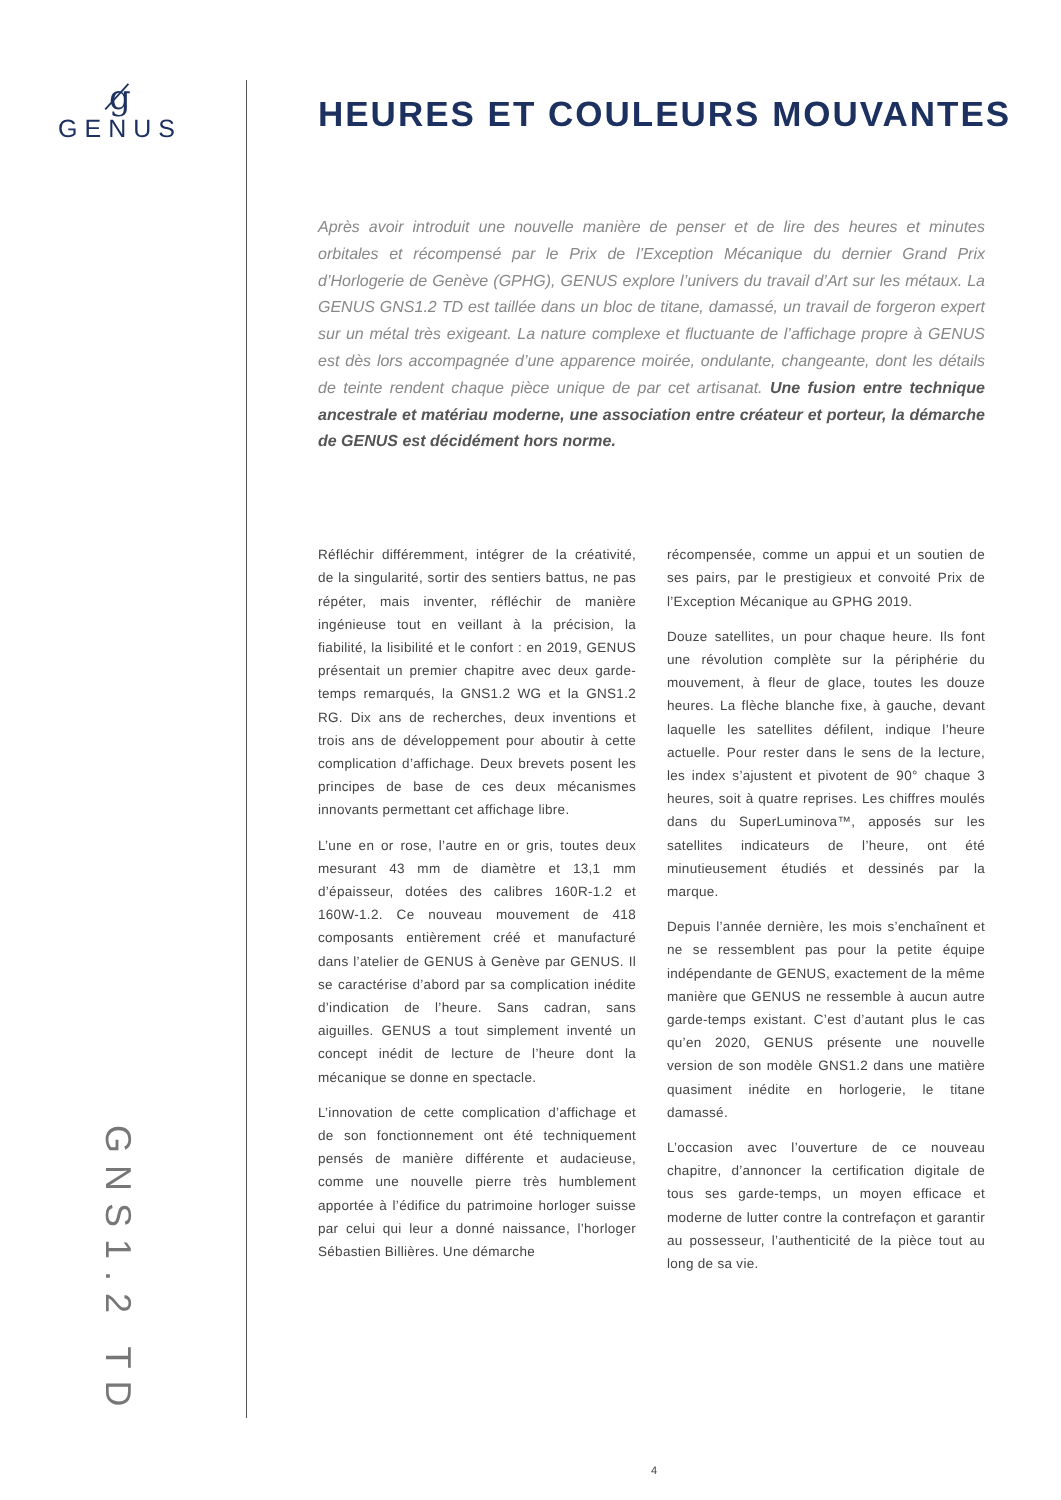g̸
GENUS
GNS1.2 TD
HEURES ET COULEURS MOUVANTES
Après avoir introduit une nouvelle manière de penser et de lire des heures et minutes orbitales et récompensé par le Prix de l’Exception Mécanique du dernier Grand Prix d’Horlogerie de Genève (GPHG), GENUS explore l’univers du travail d’Art sur les métaux. La GENUS GNS1.2 TD est taillée dans un bloc de titane, damassé, un travail de forgeron expert sur un métal très exigeant. La nature complexe et fluctuante de l’affichage propre à GENUS est dès lors accompagnée d’une apparence moirée, ondulante, changeante, dont les détails de teinte rendent chaque pièce unique de par cet artisanat. Une fusion entre technique ancestrale et matériau moderne, une association entre créateur et porteur, la démarche de GENUS est décidément hors norme.
Réfléchir différemment, intégrer de la créativité, de la singularité, sortir des sentiers battus, ne pas répéter, mais inventer, réfléchir de manière ingénieuse tout en veillant à la précision, la fiabilité, la lisibilité et le confort : en 2019, GENUS présentait un premier chapitre avec deux garde-temps remarqués, la GNS1.2 WG et la GNS1.2 RG. Dix ans de recherches, deux inventions et trois ans de développement pour aboutir à cette complication d’affichage. Deux brevets posent les principes de base de ces deux mécanismes innovants permettant cet affichage libre.
L’une en or rose, l’autre en or gris, toutes deux mesurant 43 mm de diamètre et 13,1 mm d’épaisseur, dotées des calibres 160R-1.2 et 160W-1.2. Ce nouveau mouvement de 418 composants entièrement créé et manufacturé dans l’atelier de GENUS à Genève par GENUS. Il se caractérise d’abord par sa complication inédite d’indication de l’heure. Sans cadran, sans aiguilles. GENUS a tout simplement inventé un concept inédit de lecture de l’heure dont la mécanique se donne en spectacle.
L’innovation de cette complication d’affichage et de son fonctionnement ont été techniquement pensés de manière différente et audacieuse, comme une nouvelle pierre très humblement apportée à l’édifice du patrimoine horloger suisse par celui qui leur a donné naissance, l’horloger Sébastien Billières. Une démarche
récompensée, comme un appui et un soutien de ses pairs, par le prestigieux et convoité Prix de l’Exception Mécanique au GPHG 2019.
Douze satellites, un pour chaque heure. Ils font une révolution complète sur la périphérie du mouvement, à fleur de glace, toutes les douze heures. La flèche blanche fixe, à gauche, devant laquelle les satellites défilent, indique l’heure actuelle. Pour rester dans le sens de la lecture, les index s’ajustent et pivotent de 90° chaque 3 heures, soit à quatre reprises. Les chiffres moulés dans du SuperLuminova™, apposés sur les satellites indicateurs de l’heure, ont été minutieusement étudiés et dessinés par la marque.
Depuis l’année dernière, les mois s’enchaînent et ne se ressemblent pas pour la petite équipe indépendante de GENUS, exactement de la même manière que GENUS ne ressemble à aucun autre garde-temps existant. C’est d’autant plus le cas qu’en 2020, GENUS présente une nouvelle version de son modèle GNS1.2 dans une matière quasiment inédite en horlogerie, le titane damassé.
L’occasion avec l’ouverture de ce nouveau chapitre, d’annoncer la certification digitale de tous ses garde-temps, un moyen efficace et moderne de lutter contre la contrefaçon et garantir au possesseur, l’authenticité de la pièce tout au long de sa vie.
4